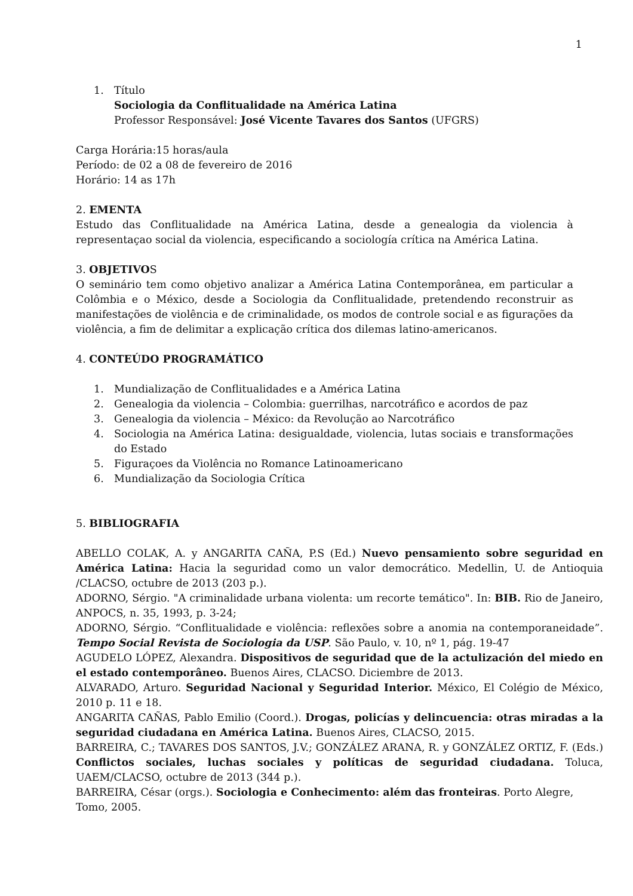1
1. Título
Sociologia da Conflitualidade na América Latina
Professor Responsável: José Vicente Tavares dos Santos (UFGRS)
Carga Horária:15 horas/aula
Período: de 02 a 08 de fevereiro de 2016
Horário: 14 as 17h
2. EMENTA
Estudo das Conflitualidade na América Latina, desde a genealogia da violencia à representaçao social da violencia, especificando a sociología crítica na América Latina.
3. OBJETIVOS
O seminário tem como objetivo analizar a América Latina Contemporânea, em particular a Colômbia e o México, desde a Sociologia da Conflitualidade, pretendendo reconstruir as manifestações de violência e de criminalidade, os modos de controle social e as figurações da violência, a fim de delimitar a explicação crítica dos dilemas latino-americanos.
4. CONTEÚDO PROGRAMÁTICO
1. Mundialização de Conflitualidades e a América Latina
2. Genealogia da violencia – Colombia: guerrilhas, narcotráfico e acordos de paz
3. Genealogia da violencia – México: da Revolução ao Narcotráfico
4. Sociologia na América Latina: desigualdade, violencia, lutas sociais e transformações do Estado
5. Figuraçoes da Violência no Romance Latinoamericano
6. Mundialização da Sociologia Crítica
5. BIBLIOGRAFIA
ABELLO COLAK, A. y ANGARITA CAÑA, P.S (Ed.) Nuevo pensamiento sobre seguridad en América Latina: Hacia la seguridad como un valor democrático. Medellin, U. de Antioquia /CLACSO, octubre de 2013 (203 p.).
ADORNO, Sérgio. "A criminalidade urbana violenta: um recorte temático". In: BIB. Rio de Janeiro, ANPOCS, n. 35, 1993, p. 3-24;
ADORNO, Sérgio. “Conflitualidade e violência: reflexões sobre a anomia na contemporaneidade”. Tempo Social Revista de Sociologia da USP. São Paulo, v. 10, nº 1, pág. 19-47
AGUDELO LÓPEZ, Alexandra. Dispositivos de seguridad que de la actulización del miedo en el estado contemporâneo. Buenos Aires, CLACSO. Diciembre de 2013.
ALVARADO, Arturo. Seguridad Nacional y Seguridad Interior. México, El Colégio de México, 2010 p. 11 e 18.
ANGARITA CAÑAS, Pablo Emilio (Coord.). Drogas, policías y delincuencia: otras miradas a la seguridad ciudadana en América Latina. Buenos Aires, CLACSO, 2015.
BARREIRA, C.; TAVARES DOS SANTOS, J.V.; GONZÁLEZ ARANA, R. y GONZÁLEZ ORTIZ, F. (Eds.) Conflictos sociales, luchas sociales y políticas de seguridad ciudadana. Toluca, UAEM/CLACSO, octubre de 2013 (344 p.).
BARREIRA, César (orgs.). Sociologia e Conhecimento: além das fronteiras. Porto Alegre,
Tomo, 2005.